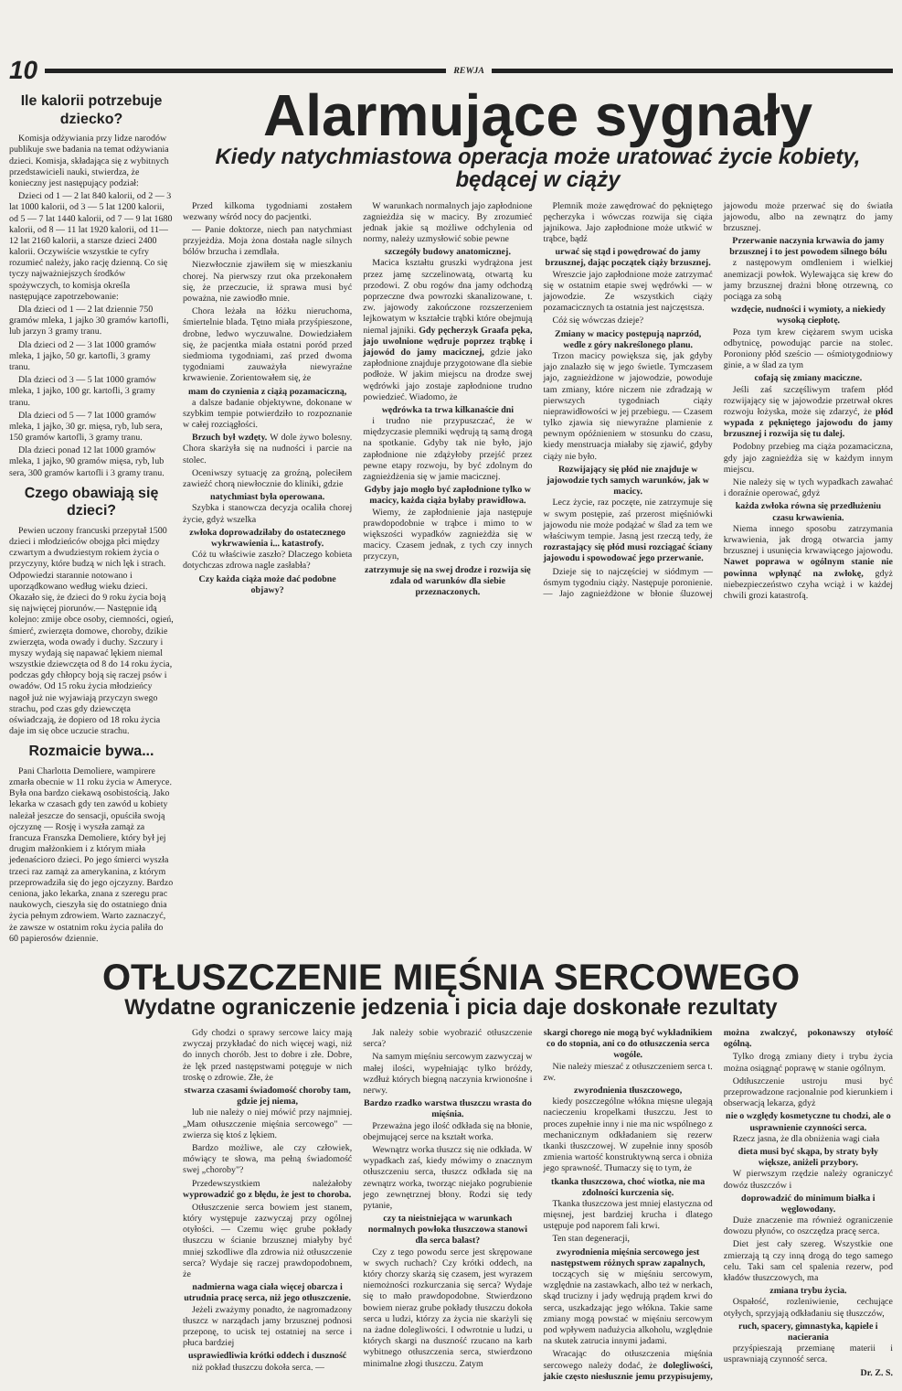10
REWJA
Ile kalorii potrzebuje dziecko?
Komisja odżywiania przy lidze narodów publikuje swe badania na temat odżywiania dzieci. Komisja, składająca się z wybitnych przedstawicieli nauki, stwierdza, że konieczny jest następujący podział:
Dzieci od 1 — 2 lat 840 kalorii, od 2 — 3 lat 1000 kalorii, od 3 — 5 lat 1200 kalorii, od 5 — 7 lat 1440 kalorii, od 7 — 9 lat 1680 kalorii, od 8 — 11 lat 1920 kalorii, od 11—12 lat 2160 kalorii, a starsze dzieci 2400 kalorii. Oczywiście wszystkie te cyfry rozumieć należy, jako rację dzienną. Co się tyczy najważniejszych środków spożywczych, to komisja określa następujące zapotrzebowanie:
Dla dzieci od 1 — 2 lat dziennie 750 gramów mleka, 1 jajko 30 gramów kartofli, lub jarzyn 3 gramy tranu.
Dla dzieci od 2 — 3 lat 1000 gramów mleka, 1 jajko, 50 gr. kartofli, 3 gramy tranu.
Dla dzieci od 3 — 5 lat 1000 gramów mleka, 1 jajko, 100 gr. kartofli, 3 gramy tranu.
Dla dzieci od 5 — 7 lat 1000 gramów mleka, 1 jajko, 30 gr. mięsa, ryb, lub sera, 150 gramów kartofli, 3 gramy tranu.
Dla dzieci ponad 12 lat 1000 gramów mleka, 1 jajko, 90 gramów mięsa, ryb, lub sera, 300 gramów kartofli i 3 gramy tranu.
Czego obawiają się dzieci?
Pewien uczony francuski przepytał 1500 dzieci i młodzieńców obojga płci między czwartym a dwudziestym rokiem życia o przyczyny, które budzą w nich lęk i strach. Odpowiedzi starannie notowano i uporządkowano według wieku dzieci. Okazało się, że dzieci do 9 roku życia boją się najwięcej piorunów.— Następnie idą kolejno: zmije obce osoby, ciemności, ogień, śmierć, zwierzęta domowe, choroby, dzikie zwierzęta, woda owady i duchy. Szczury i myszy wydają się napawać lękiem niemal wszystkie dziewczęta od 8 do 14 roku życia, podczas gdy chłopcy boją się raczej psów i owadów. Od 15 roku życia młodzieńcy nagoł już nie wyjawiają przyczyn swego strachu, pod czas gdy dziewczęta oświadczają, że dopiero od 18 roku życia daje im się obce uczucie strachu.
Rozmaicie bywa...
Pani Charlotta Demoliere, wampirere zmarła obecnie w 11 roku życia w Ameryce. Była ona bardzo ciekawą osobistością. Jako lekarka w czasach gdy ten zawód u kobiety należał jeszcze do sensacji, opuściła swoją ojczyznę — Rosję i wyszła zamąż za francuza Franszka Demoliere, który był jej drugim małżonkiem i z którym miała jedenaścioro dzieci. Po jego śmierci wyszła trzeci raz zamąż za amerykanina, z którym przeprowadziła się do jego ojczyzny. Bardzo ceniona, jako lekarka, znana z szeregu prac naukowych, cieszyła się do ostatniego dnia życia pełnym zdrowiem. Warto zaznaczyć, że zawsze w ostatnim roku życia paliła do 60 papierosów dziennie.
Alarmujące sygnały
Kiedy natychmiastowa operacja może uratować życie kobiety, będącej w ciąży
Przed kilkoma tygodniami zostałem wezwany wśród nocy do pacjentki.
— Panie doktorze, niech pan natychmiast przyjeżdża. Moja żona dostała nagle silnych bólów brzucha i zemdlała.
Niezwłocznie zjawiłem się w mieszkaniu chorej. Na pierwszy rzut oka przekonałem się, że przeczucie, iż sprawa musi być poważna, nie zawiodło mnie.
Chora leżała na łóżku nieruchoma, śmiertelnie blada. Tętno miała przyśpieszone, drobne, ledwo wyczuwalne. Dowiedziałem się, że pacjentka miała ostatni poród przed siedmioma tygodniami, zaś przed dwoma tygodniami zauważyła niewyraźne krwawienie. Zorientowałem się, że
mam do czynienia z ciążą pozamaciczną,
a dalsze badanie objektywne, dokonane w szybkim tempie potwierdziło to rozpoznanie w całej rozciągłości.
Brzuch był wzdęty. W dole żywo bolesny. Chora skarżyła się na nudności i parcie na stolec.
Oceniwszy sytuację za groźną, poleciłem zawieźć chorą niewłocznie do kliniki, gdzie
natychmiast była operowana.
Szybka i stanowcza decyzja ocaliła chorej życie, gdyż wszelka
zwłoka doprowadziłaby do ostatecznego wykrwawienia i... katastrofy.
Cóż tu właściwie zaszło? Dlaczego kobieta dotychczas zdrowa nagle zasłabła?
Czy każda ciąża może dać podobne objawy?
W warunkach normalnych jajo zapłodnione zagnieżdża się w macicy. By zrozumieć jednak jakie są możliwe odchylenia od normy, należy uzmysłowić sobie pewne
szczegóły budowy anatomicznej.
Macica kształtu gruszki wydrążona jest przez jamę szczelinowatą, otwartą ku przodowi. Z obu rogów dna jamy odchodzą poprzeczne dwa powrozki skanalizowane, t. zw. jajowody zakończone rozszerzeniem lejkowatym w kształcie trąbki które obejmują niemal jajniki. Gdy pęcherzyk Graafa pęka, jajo uwolnione wędruje poprzez trąbkę i jajowód do jamy macicznej, gdzie jako zapłodnione znajduje przygotowane dla siebie podłoże. W jakim miejscu na drodze swej wędrówki jajo zostaje zapłodnione trudno powiedzieć. Wiadomo, że
wędrówka ta trwa kilkanaście dni
i trudno nie przypuszczać, że w międzyczasie plemniki wędrują tą samą drogą na spotkanie. Gdyby tak nie było, jajo zapłodnione nie zdążyłoby przejść przez pewne etapy rozwoju, by być zdolnym do zagnieżdżenia się w jamie macicznej.
Gdyby jajo mogło być zapłodnione tylko w macicy, każda ciąża byłaby prawidłowa.
Wiemy, że zapłodnienie jaja następuje prawdopodobnie w trąbce i mimo to w większości wypadków zagnieżdża się w macicy. Czasem jednak, z tych czy innych przyczyn,
zatrzymuje się na swej drodze i rozwija się zdala od warunków dla siebie przeznaczonych.
Plemnik może zawędrować do pękniętego pęcherzyka i wówczas rozwija się ciąża jajnikowa. Jajo zapłodnione może utkwić w trąbce, bądź
urwać się stąd i powędrować do jamy brzusznej, dając początek ciąży brzusznej.
Wreszcie jajo zapłodnione może zatrzymać się w ostatnim etapie swej wędrówki — w jajowodzie. Ze wszystkich ciąży pozamacicznych ta ostatnia jest najczęstsza.
Cóż się wówczas dzieje?
Zmiany w macicy postępują naprzód, wedle z góry nakreślonego planu.
Trzon macicy powiększa się, jak gdyby jajo znalazło się w jego świetle. Tymczasem jajo, zagnieżdżone w jajowodzie, powoduje tam zmiany, które niczem nie zdradzają w pierwszych tygodniach ciąży nieprawidłowości w jej przebiegu. — Czasem tylko zjawia się niewyraźne plamienie z pewnym opóźnieniem w stosunku do czasu, kiedy menstruacja miałaby się zjawić, gdyby ciąży nie było.
Rozwijający się płód nie znajduje w jajowodzie tych samych warunków, jak w macicy.
Lecz życie, raz poczęte, nie zatrzymuje się w swym postępie, zaś przerost mięśniówki jajowodu nie może podążać w ślad za tem we właściwym tempie. Jasną jest rzeczą tedy, że rozrastający się płód musi rozciągać ściany jajowodu i spowodować jego przerwanie.
Dzieje się to najczęściej w siódmym — ósmym tygodniu ciąży. Następuje poronienie. — Jajo zagnieżdżone w błonie śluzowej jajowodu może przerwać się do światła jajowodu, albo na zewnątrz do jamy brzusznej.
Przerwanie naczynia krwawia do jamy brzusznej i to jest powodem silnego bólu
z następowym omdleniem i wielkiej anemizacji powłok. Wylewająca się krew do jamy brzusznej drażni błonę otrzewną, co pociąga za sobą
wzdęcie, nudności i wymioty, a niekiedy wysoką ciepłotę.
Poza tym krew ciężarem swym uciska odbytnicę, powodując parcie na stolec. Poroniony płód sześcio — ośmiotygodniowy ginie, a w ślad za tym
cofają się zmiany maciczne.
Jeśli zaś szczęśliwym trafem płód rozwijający się w jajowodzie przetrwał okres rozwoju łożyska, może się zdarzyć, że płód wypada z pękniętego jajowodu do jamy brzusznej i rozwija się tu dalej.
Podobny przebieg ma ciąża pozamaciczna, gdy jajo zagnieżdża się w każdym innym miejscu.
Nie należy się w tych wypadkach zawahać i doraźnie operować, gdyż
każda zwłoka równa się przedłużeniu czasu krwawienia.
Niema innego sposobu zatrzymania krwawienia, jak drogą otwarcia jamy brzusznej i usunięcia krwawiącego jajowodu. Nawet poprawa w ogólnym stanie nie powinna wpłynąć na zwłokę, gdyż niebezpieczeństwo czyha wciąż i w każdej chwili grozi katastrofą.
OTŁUSZCZENIE MIĘŚNIA SERCOWEGO
Wydatne ograniczenie jedzenia i picia daje doskonałe rezultaty
Gdy chodzi o sprawy sercowe laicy mają zwyczaj przykładać do nich więcej wagi, niż do innych chorób. Jest to dobre i złe. Dobre, że lęk przed następstwami potęguje w nich troskę o zdrowie. Złe, że
stwarza czasami świadomość choroby tam, gdzie jej niema,
lub nie należy o niej mówić przy najmniej. „Mam otłuszczenie mięśnia sercowego" — zwierza się ktoś z lękiem.
Bardzo możliwe, ale czy człowiek, mówiący te słowa, ma pełną świadomość swej „choroby"?
Przedewszystkiem należałoby wyprowadzić go z błędu, że jest to choroba.
Otłuszczenie serca bowiem jest stanem, który występuje zazwyczaj przy ogólnej otyłości. — Czemu więc grube pokłady tłuszczu w ścianie brzusznej miałyby być mniej szkodliwe dla zdrowia niż otłuszczenie serca? Wydaje się raczej prawdopodobnem, że
nadmierna waga ciała więcej obarcza i utrudnia pracę serca, niż jego otłuszczenie.
Jeżeli zważymy ponadto, że nagromadzony tłuszcz w narządach jamy brzusznej podnosi przeponę, to ucisk tej ostatniej na serce i płuca bardziej
usprawiedliwia krótki oddech i duszność
niż pokład tłuszczu dokoła serca. —
Jak należy sobie wyobrazić otłuszczenie serca?
Na samym mięśniu sercowym zazwyczaj w małej ilości, wypełniając tylko bróżdy, wzdłuż których biegną naczynia krwionośne i nerwy.
Bardzo rzadko warstwa tłuszczu wrasta do mięśnia.
Przeważna jego ilość odkłada się na błonie, obejmującej serce na kształt worka.
Wewnątrz worka tłuszcz się nie odkłada. W wypadkach zaś, kiedy mówimy o znacznym otłuszczeniu serca, tłuszcz odkłada się na zewnątrz worka, tworząc niejako pogrubienie jego zewnętrznej błony. Rodzi się tedy pytanie,
czy ta nieistniejąca w warunkach normalnych powłoka tłuszczowa stanowi dla serca balast?
Czy z tego powodu serce jest skrępowane w swych ruchach? Czy krótki oddech, na który chorzy skarżą się czasem, jest wyrazem niemożności rozkurczania się serca? Wydaje się to mało prawdopodobne. Stwierdzono bowiem nieraz grube pokłady tłuszczu dokoła serca u ludzi, którzy za życia nie skarżyli się na żadne dolegliwości. I odwrotnie u ludzi, u których skargi na duszność rzucano na karb wybitnego otłuszczenia serca, stwierdzono minimalne złogi tłuszczu. Zatym
skargi chorego nie mogą być wykładnikiem co do stopnia, ani co do otłuszczenia serca wogóle.
Nie należy mieszać z otłuszczeniem serca t. zw.
zwyrodnienia tłuszczowego,
kiedy poszczególne włókna mięsne ulegają nacieczeniu kropelkami tłuszczu. Jest to proces zupełnie inny i nie ma nic wspólnego z mechanicznym odkładaniem się rezerw tkanki tłuszczowej. W zupełnie inny sposób zmienia wartość konstruktywną serca i obniża jego sprawność. Tłumaczy się to tym, że
tkanka tłuszczowa, choć wiotka, nie ma zdolności kurczenia się.
Tkanka tłuszczowa jest mniej elastyczna od mięsnej, jest bardziej krucha i dlatego ustępuje pod naporem fali krwi.
Ten stan degeneracji,
zwyrodnienia mięśnia sercowego jest następstwem różnych spraw zapalnych,
toczących się w mięśniu sercowym, względnie na zastawkach, albo też w nerkach, skąd trucizny i jady wędrują prądem krwi do serca, uszkadzając jego włókna. Takie same zmiany mogą powstać w mięśniu sercowym pod wpływem nadużycia alkoholu, względnie na skutek zatrucia innymi jadami.
Wracając do otłuszczenia mięśnia sercowego należy dodać, że dolegliwości, jakie często niesłusznie jemu przypisujemy, można zwalczyć, pokonawszy otyłość ogólną.
Tylko drogą zmiany diety i trybu życia można osiągnąć poprawę w stanie ogólnym.
Odtłuszczenie ustroju musi być przeprowadzone racjonalnie pod kierunkiem i obserwacją lekarza, gdyż
nie o względy kosmetyczne tu chodzi, ale o usprawnienie czynności serca.
Rzecz jasna, że dla obniżenia wagi ciała
dieta musi być skąpa, by straty były większe, aniżeli przybory.
W pierwszym rzędzie należy ograniczyć dowóz tłuszczów i
doprowadzić do minimum białka i węglowodany.
Duże znaczenie ma również ograniczenie dowozu płynów, co oszczędza pracę serca.
Diet jest cały szereg. Wszystkie one zmierzają tą czy inną drogą do tego samego celu. Taki sam cel spalenia rezerw, pod kładów tłuszczowych, ma
zmiana trybu życia.
Ospałość, rozleniwienie, cechujące otyłych, sprzyjają odkładaniu się tłuszczów,
ruch, spacery, gimnastyka, kąpiele i nacierania
przyśpieszają przemianę materii i usprawniają czynność serca.
Dr. Z. S.